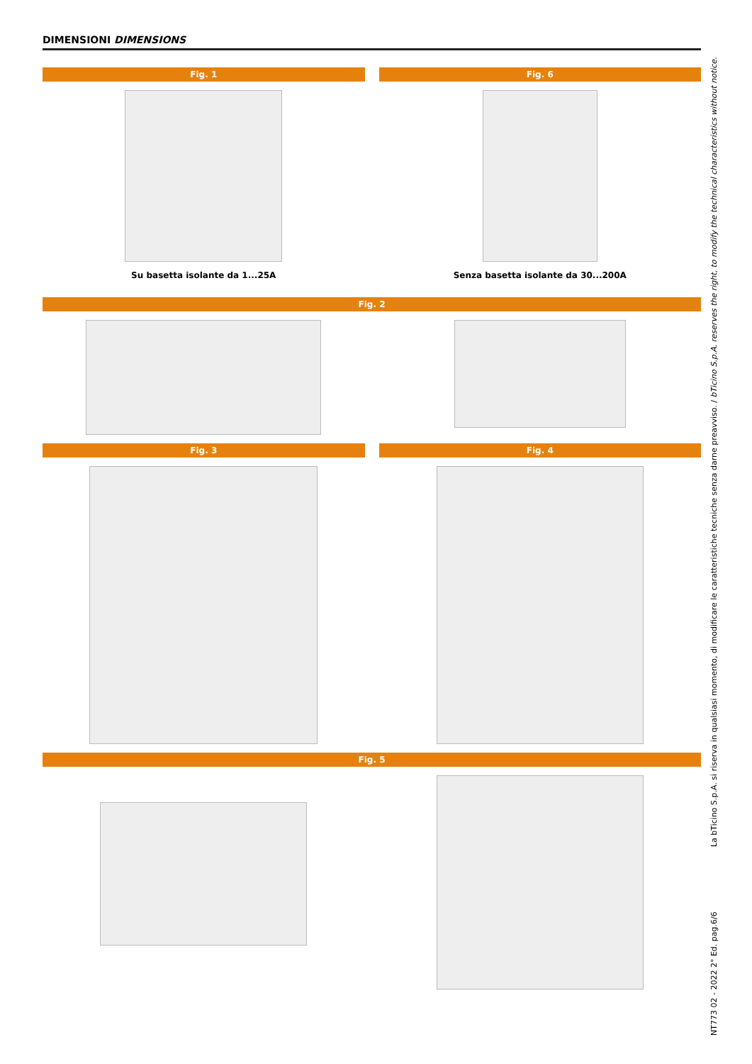DIMENSIONI DIMENSIONS
Fig. 1
Su basetta isolante da 1...25A
Fig. 6
Senza basetta isolante da 30...200A
Fig. 2
Fig. 3 Fig. 4
Fig. 5
NT773 02 - 2022 2° Ed. pag.6/6 La bTicino S.p.A. si riserva in qualsiasi momento, di modificare le caratteristiche tecniche senza darne preavviso. / bTicino S.p.A. reserves the right, to modify the technical characteristics without notice.